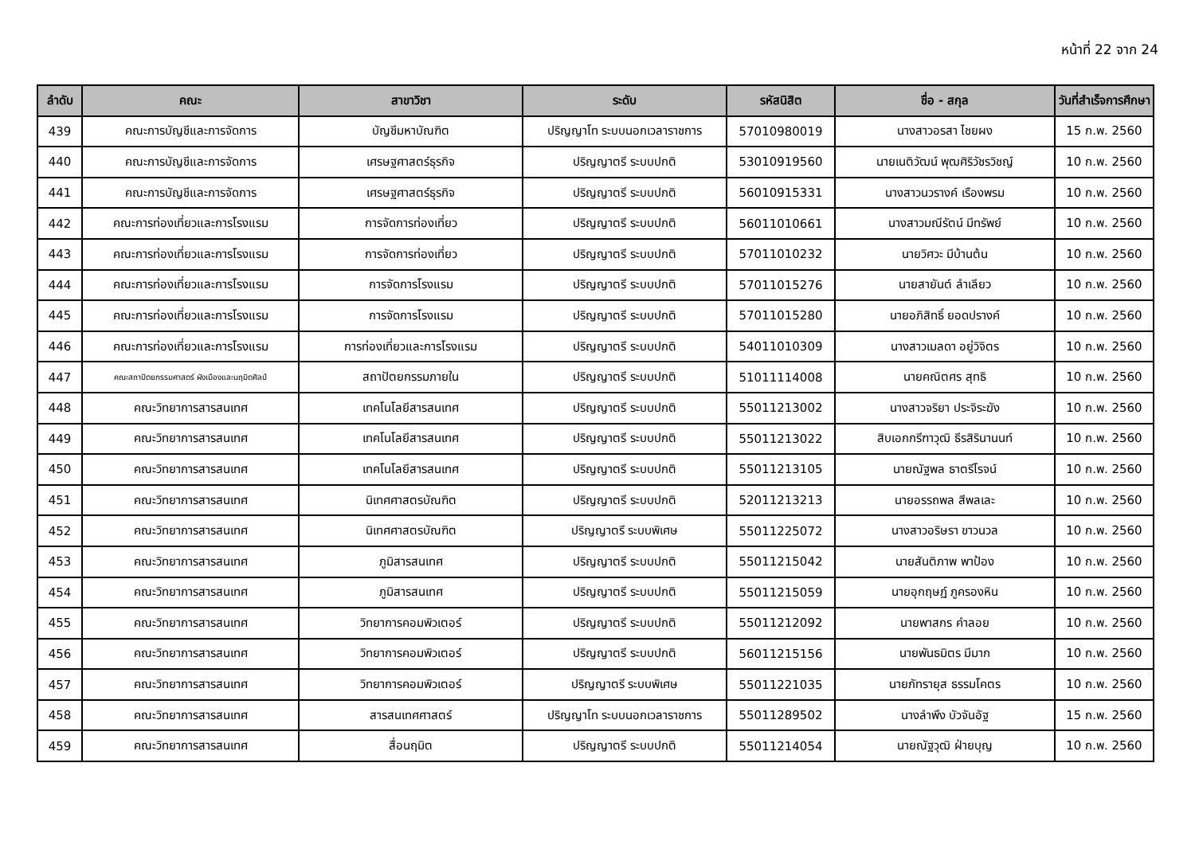หน้าที่ 22 จาก 24
| ลำดับ | คณะ | สาขาวิชา | ระดับ | รหัสนิสิต | ชื่อ - สกุล | วันที่สำเร็จการศึกษา |
| --- | --- | --- | --- | --- | --- | --- |
| 439 | คณะการบัญชีและการจัดการ | บัญชีมหาบัณฑิต | ปริญญาโท ระบบนอกเวลาราชการ | 57010980019 | นางสาวอรสา ไชยผง | 15 ก.พ. 2560 |
| 440 | คณะการบัญชีและการจัดการ | เศรษฐศาสตร์ธุรกิจ | ปริญญาตรี ระบบปกติ | 53010919560 | นายเนติวัฒน์ พุฒศิริวัชรวิชญ์ | 10 ก.พ. 2560 |
| 441 | คณะการบัญชีและการจัดการ | เศรษฐศาสตร์ธุรกิจ | ปริญญาตรี ระบบปกติ | 56010915331 | นางสาวนวรางค์ เรืองพรม | 10 ก.พ. 2560 |
| 442 | คณะการท่องเที่ยวและการโรงแรม | การจัดการท่องเที่ยว | ปริญญาตรี ระบบปกติ | 56011010661 | นางสาวมณีรัตน์ มีทรัพย์ | 10 ก.พ. 2560 |
| 443 | คณะการท่องเที่ยวและการโรงแรม | การจัดการท่องเที่ยว | ปริญญาตรี ระบบปกติ | 57011010232 | นายวิศวะ มีบ้านต้น | 10 ก.พ. 2560 |
| 444 | คณะการท่องเที่ยวและการโรงแรม | การจัดการโรงแรม | ปริญญาตรี ระบบปกติ | 57011015276 | นายสายันต์ ลำเลียว | 10 ก.พ. 2560 |
| 445 | คณะการท่องเที่ยวและการโรงแรม | การจัดการโรงแรม | ปริญญาตรี ระบบปกติ | 57011015280 | นายอภิสิทธิ์ ยอดปรางค์ | 10 ก.พ. 2560 |
| 446 | คณะการท่องเที่ยวและการโรงแรม | การท่องเที่ยวและการโรงแรม | ปริญญาตรี ระบบปกติ | 54011010309 | นางสาวเมลดา อยู่วิจิตร | 10 ก.พ. 2560 |
| 447 | คณะสถาปัตยกรรมศาสตร์ ผังเมืองและนฤมิตศิลป์ | สถาปัตยกรรมภายใน | ปริญญาตรี ระบบปกติ | 51011114008 | นายคณิตศร สุทธิ | 10 ก.พ. 2560 |
| 448 | คณะวิทยาการสารสนเทศ | เทคโนโลยีสารสนเทศ | ปริญญาตรี ระบบปกติ | 55011213002 | นางสาวจริยา ประจิระฆัง | 10 ก.พ. 2560 |
| 449 | คณะวิทยาการสารสนเทศ | เทคโนโลยีสารสนเทศ | ปริญญาตรี ระบบปกติ | 55011213022 | สิบเอกกรีฑาวุฒิ ธีรสิรินานนท์ | 10 ก.พ. 2560 |
| 450 | คณะวิทยาการสารสนเทศ | เทคโนโลยีสารสนเทศ | ปริญญาตรี ระบบปกติ | 55011213105 | นายณัฐพล ธาตรีโรจน์ | 10 ก.พ. 2560 |
| 451 | คณะวิทยาการสารสนเทศ | นิเทศศาสตรบัณฑิต | ปริญญาตรี ระบบปกติ | 52011213213 | นายอรรถพล สีพลเละ | 10 ก.พ. 2560 |
| 452 | คณะวิทยาการสารสนเทศ | นิเทศศาสตรบัณฑิต | ปริญญาตรี ระบบพิเศษ | 55011225072 | นางสาวอริษรา ขาวนวล | 10 ก.พ. 2560 |
| 453 | คณะวิทยาการสารสนเทศ | ภูมิสารสนเทศ | ปริญญาตรี ระบบปกติ | 55011215042 | นายสันติภาพ พาป้อง | 10 ก.พ. 2560 |
| 454 | คณะวิทยาการสารสนเทศ | ภูมิสารสนเทศ | ปริญญาตรี ระบบปกติ | 55011215059 | นายอุกฤษฏ์ ภูครองหิน | 10 ก.พ. 2560 |
| 455 | คณะวิทยาการสารสนเทศ | วิทยาการคอมพิวเตอร์ | ปริญญาตรี ระบบปกติ | 55011212092 | นายพาสกร คำลอย | 10 ก.พ. 2560 |
| 456 | คณะวิทยาการสารสนเทศ | วิทยาการคอมพิวเตอร์ | ปริญญาตรี ระบบปกติ | 56011215156 | นายพันธมิตร มีมาก | 10 ก.พ. 2560 |
| 457 | คณะวิทยาการสารสนเทศ | วิทยาการคอมพิวเตอร์ | ปริญญาตรี ระบบพิเศษ | 55011221035 | นายภัทรายุส ธรรมโคตร | 10 ก.พ. 2560 |
| 458 | คณะวิทยาการสารสนเทศ | สารสนเทศศาสตร์ | ปริญญาโท ระบบนอกเวลาราชการ | 55011289502 | นางลำพึง บัวจันอัฐ | 15 ก.พ. 2560 |
| 459 | คณะวิทยาการสารสนเทศ | สื่อนฤมิต | ปริญญาตรี ระบบปกติ | 55011214054 | นายณัฐวุฒิ ฝ่ายบุญ | 10 ก.พ. 2560 |